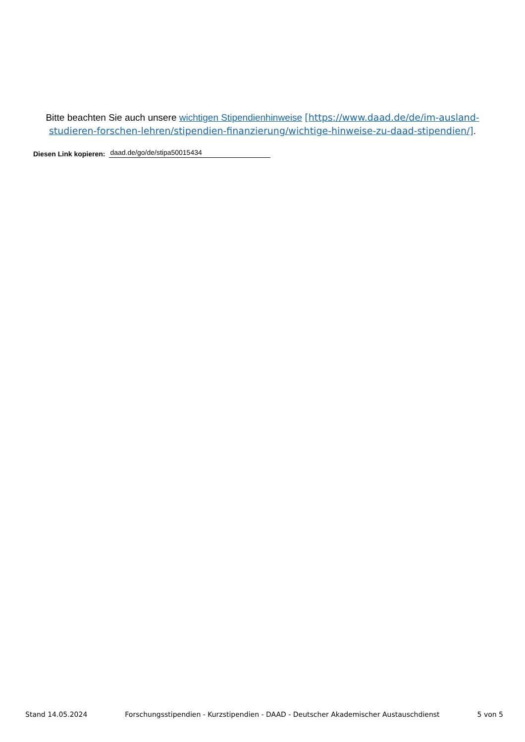Bitte beachten Sie auch unsere wichtigen Stipendienhinweise [https://www.daad.de/de/im-ausland-studieren-forschen-lehren/stipendien-finanzierung/wichtige-hinweise-zu-daad-stipendien/].
Diesen Link kopieren: daad.de/go/de/stipa50015434
Stand 14.05.2024 Forschungsstipendien - Kurzstipendien - DAAD - Deutscher Akademischer Austauschdienst 5 von 5